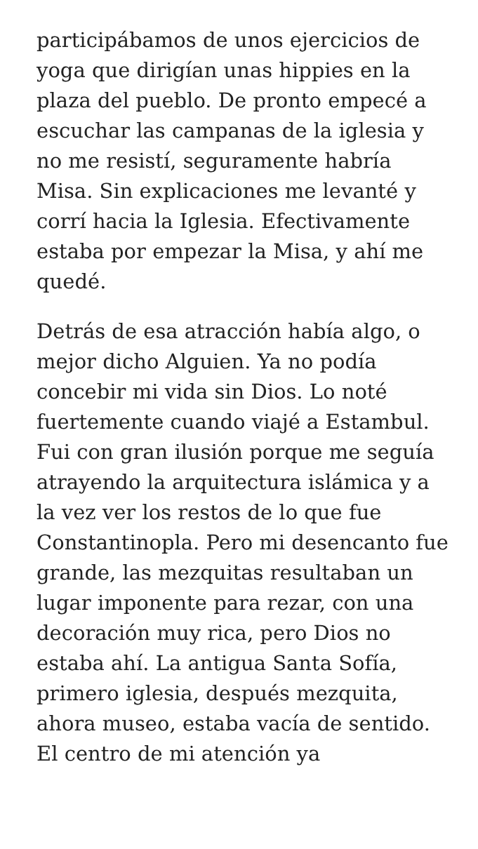participábamos de unos ejercicios de yoga que dirigían unas hippies en la plaza del pueblo. De pronto empecé a escuchar las campanas de la iglesia y no me resistí, seguramente habría Misa. Sin explicaciones me levanté y corrí hacia la Iglesia. Efectivamente estaba por empezar la Misa, y ahí me quedé.
Detrás de esa atracción había algo, o mejor dicho Alguien. Ya no podía concebir mi vida sin Dios. Lo noté fuertemente cuando viajé a Estambul. Fui con gran ilusión porque me seguía atrayendo la arquitectura islámica y a la vez ver los restos de lo que fue Constantinopla. Pero mi desencanto fue grande, las mezquitas resultaban un lugar imponente para rezar, con una decoración muy rica, pero Dios no estaba ahí. La antigua Santa Sofía, primero iglesia, después mezquita, ahora museo, estaba vacía de sentido. El centro de mi atención ya